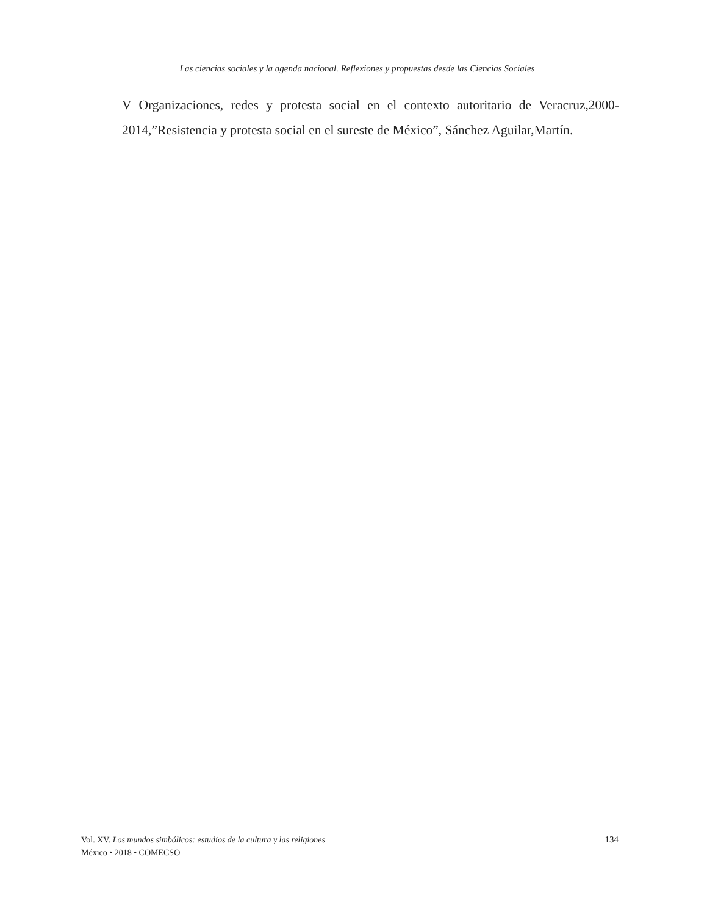Las ciencias sociales y la agenda nacional. Reflexiones y propuestas desde las Ciencias Sociales
V Organizaciones, redes y protesta social en el contexto autoritario de Veracruz,2000-2014,”Resistencia y protesta social en el sureste de México”, Sánchez Aguilar,Martín.
Vol. XV. Los mundos simbólicos: estudios de la cultura y las religiones
México • 2018 • COMECSO
134